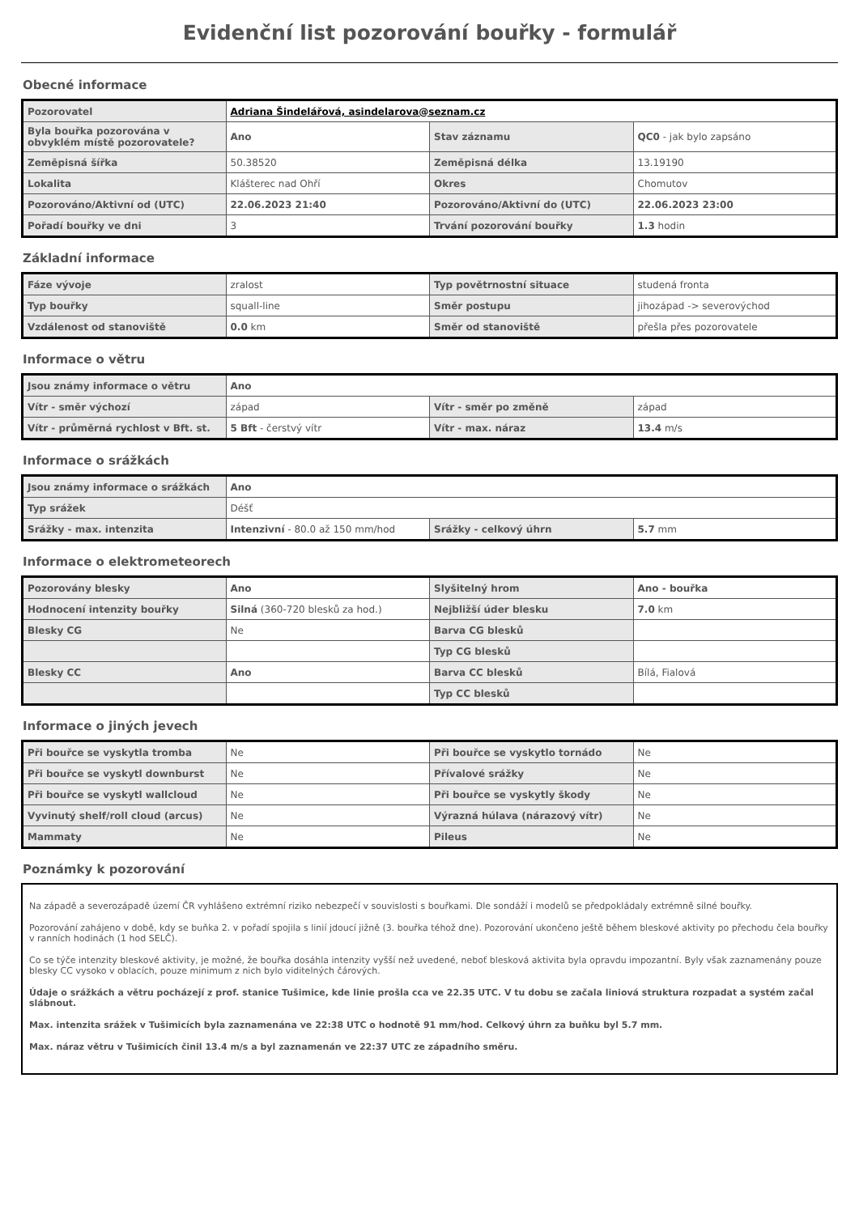Evidenční list pozorování bouřky - formulář
Obecné informace
| Pozorovatel | Adriana Šindelářová, asindelarova@seznam.cz | | |
| Byla bouřka pozorována v obvyklém místě pozorovatele? | Ano | Stav záznamu | QC0 - jak bylo zapsáno |
| Zeměpisná šířka | 50.38520 | Zeměpisná délka | 13.19190 |
| Lokalita | Klášterec nad Ohří | Okres | Chomutov |
| Pozorováno/Aktivní od (UTC) | 22.06.2023 21:40 | Pozorováno/Aktivní do (UTC) | 22.06.2023 23:00 |
| Pořadí bouřky ve dni | 3 | Trvání pozorování bouřky | 1.3 hodin |
Základní informace
| Fáze vývoje | zralost | Typ povětrnostní situace | studená fronta |
| Typ bouřky | squall-line | Směr postupu | jihozápad -> severovýchod |
| Vzdálenost od stanoviště | 0.0 km | Směr od stanoviště | přešla přes pozorovatele |
Informace o větru
| Jsou známy informace o větru | Ano | | |
| Vítr - směr výchozí | západ | Vítr - směr po změně | západ |
| Vítr - průměrná rychlost v Bft. st. | 5 Bft - čerstvý vítr | Vítr - max. náraz | 13.4 m/s |
Informace o srážkách
| Jsou známy informace o srážkách | Ano | | |
| Typ srážek | Déšť | | |
| Srážky - max. intenzita | Intenzivní - 80.0 až 150 mm/hod | Srážky - celkový úhrn | 5.7 mm |
Informace o elektrometeorech
| Pozorovány blesky | Ano | Slyšitelný hrom | Ano - bouřka |
| Hodnocení intenzity bouřky | Silná (360-720 blesků za hod.) | Nejbližší úder blesku | 7.0 km |
| Blesky CG | Ne | Barva CG blesků | |
| | | Typ CG blesků | |
| Blesky CC | Ano | Barva CC blesků | Bílá, Fialová |
| | | Typ CC blesků | |
Informace o jiných jevech
| Při bouřce se vyskytla tromba | Ne | Při bouřce se vyskytlo tornádo | Ne |
| Při bouřce se vyskytl downburst | Ne | Přívalové srážky | Ne |
| Při bouřce se vyskytl wallcloud | Ne | Při bouřce se vyskytly škody | Ne |
| Vyvinutý shelf/roll cloud (arcus) | Ne | Výrazná húlava (nárazový vítr) | Ne |
| Mammaty | Ne | Pileus | Ne |
Poznámky k pozorování
Na západě a severozápadě území ČR vyhlášeno extrémní riziko nebezpečí v souvislosti s bouřkami. Dle sondáží i modelů se předpokládaly extrémně silné bouřky.
Pozorování zahájeno v době, kdy se buňka 2. v pořadí spojila s linií jdoucí jižně (3. bouřka téhož dne). Pozorování ukončeno ještě během bleskové aktivity po přechodu čela bouřky v ranních hodinách (1 hod SELČ).
Co se týče intenzity bleskové aktivity, je možné, že bouřka dosáhla intenzity vyšší než uvedené, neboť blesková aktivita byla opravdu impozantní. Byly však zaznamenány pouze blesky CC vysoko v oblacích, pouze minimum z nich bylo viditelných čárových.
Údaje o srážkách a větru pocházejí z prof. stanice Tušimice, kde linie prošla cca ve 22.35 UTC. V tu dobu se začala liniová struktura rozpadat a systém začal slábnout.
Max. intenzita srážek v Tušimicích byla zaznamenána ve 22:38 UTC o hodnotě 91 mm/hod. Celkový úhrn za buňku byl 5.7 mm.
Max. náraz větru v Tušimicích činil 13.4 m/s a byl zaznamenán ve 22:37 UTC ze západního směru.